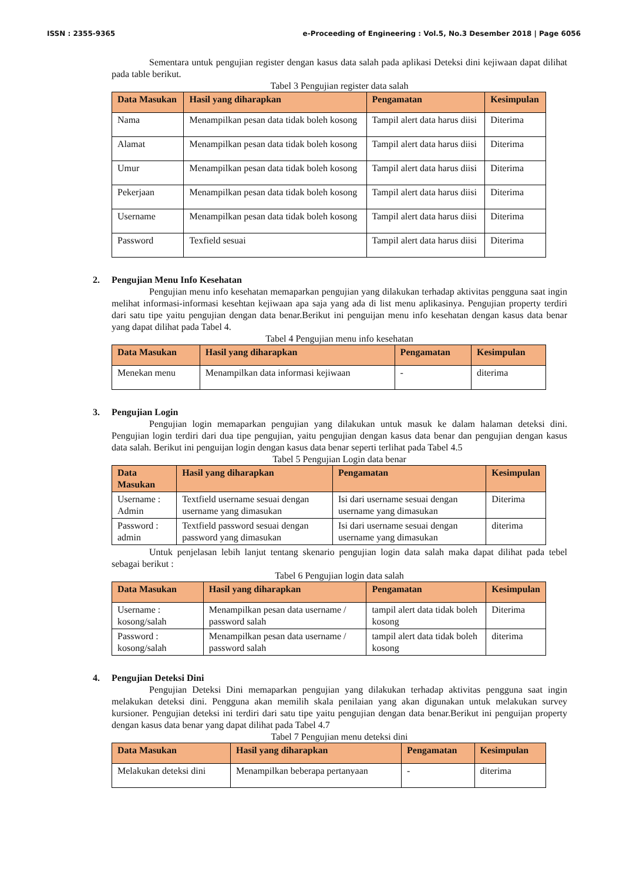ISSN : 2355-9365 e-Proceeding of Engineering : Vol.5, No.3 Desember 2018 | Page 6056
Sementara untuk pengujian register dengan kasus data salah pada aplikasi Deteksi dini kejiwaan dapat dilihat pada table berikut.
Tabel 3 Pengujian register data salah
| Data Masukan | Hasil yang diharapkan | Pengamatan | Kesimpulan |
| --- | --- | --- | --- |
| Nama | Menampilkan pesan data tidak boleh kosong | Tampil alert data harus diisi | Diterima |
| Alamat | Menampilkan pesan data tidak boleh kosong | Tampil alert data harus diisi | Diterima |
| Umur | Menampilkan pesan data tidak boleh kosong | Tampil alert data harus diisi | Diterima |
| Pekerjaan | Menampilkan pesan data tidak boleh kosong | Tampil alert data harus diisi | Diterima |
| Username | Menampilkan pesan data tidak boleh kosong | Tampil alert data harus diisi | Diterima |
| Password | Texfield sesuai | Tampil alert data harus diisi | Diterima |
2. Pengujian Menu Info Kesehatan
Pengujian menu info kesehatan memaparkan pengujian yang dilakukan terhadap aktivitas pengguna saat ingin melihat informasi-informasi kesehtan kejiwaan apa saja yang ada di list menu aplikasinya. Pengujian property terdiri dari satu tipe yaitu pengujian dengan data benar.Berikut ini penguijan menu info kesehatan dengan kasus data benar yang dapat dilihat pada Tabel 4.
Tabel 4 Pengujian menu info kesehatan
| Data Masukan | Hasil yang diharapkan | Pengamatan | Kesimpulan |
| --- | --- | --- | --- |
| Menekan menu | Menampilkan data informasi kejiwaan | - | diterima |
3. Pengujian Login
Pengujian login memaparkan pengujian yang dilakukan untuk masuk ke dalam halaman deteksi dini. Pengujian login terdiri dari dua tipe pengujian, yaitu pengujian dengan kasus data benar dan pengujian dengan kasus data salah. Berikut ini penguijan login dengan kasus data benar seperti terlihat pada Tabel 4.5
Tabel 5 Pengujian Login data benar
| Data Masukan | Hasil yang diharapkan | Pengamatan | Kesimpulan |
| --- | --- | --- | --- |
| Username : Admin | Textfield username sesuai dengan username yang dimasukan | Isi dari username sesuai dengan username yang dimasukan | Diterima |
| Password : admin | Textfield password sesuai dengan password yang dimasukan | Isi dari username sesuai dengan username yang dimasukan | diterima |
Untuk penjelasan lebih lanjut tentang skenario pengujian login data salah maka dapat dilihat pada tebel sebagai berikut :
Tabel 6 Pengujian login data salah
| Data Masukan | Hasil yang diharapkan | Pengamatan | Kesimpulan |
| --- | --- | --- | --- |
| Username : kosong/salah | Menampilkan pesan data username / password salah | tampil alert data tidak boleh kosong | Diterima |
| Password : kosong/salah | Menampilkan pesan data username / password salah | tampil alert data tidak boleh kosong | diterima |
4. Pengujian Deteksi Dini
Pengujian Deteksi Dini memaparkan pengujian yang dilakukan terhadap aktivitas pengguna saat ingin melakukan deteksi dini. Pengguna akan memilih skala penilaian yang akan digunakan untuk melakukan survey kursioner. Pengujian deteksi ini terdiri dari satu tipe yaitu pengujian dengan data benar.Berikut ini penguijan property dengan kasus data benar yang dapat dilihat pada Tabel 4.7
Tabel 7 Pengujian menu deteksi dini
| Data Masukan | Hasil yang diharapkan | Pengamatan | Kesimpulan |
| --- | --- | --- | --- |
| Melakukan deteksi dini | Menampilkan beberapa pertanyaan | - | diterima |